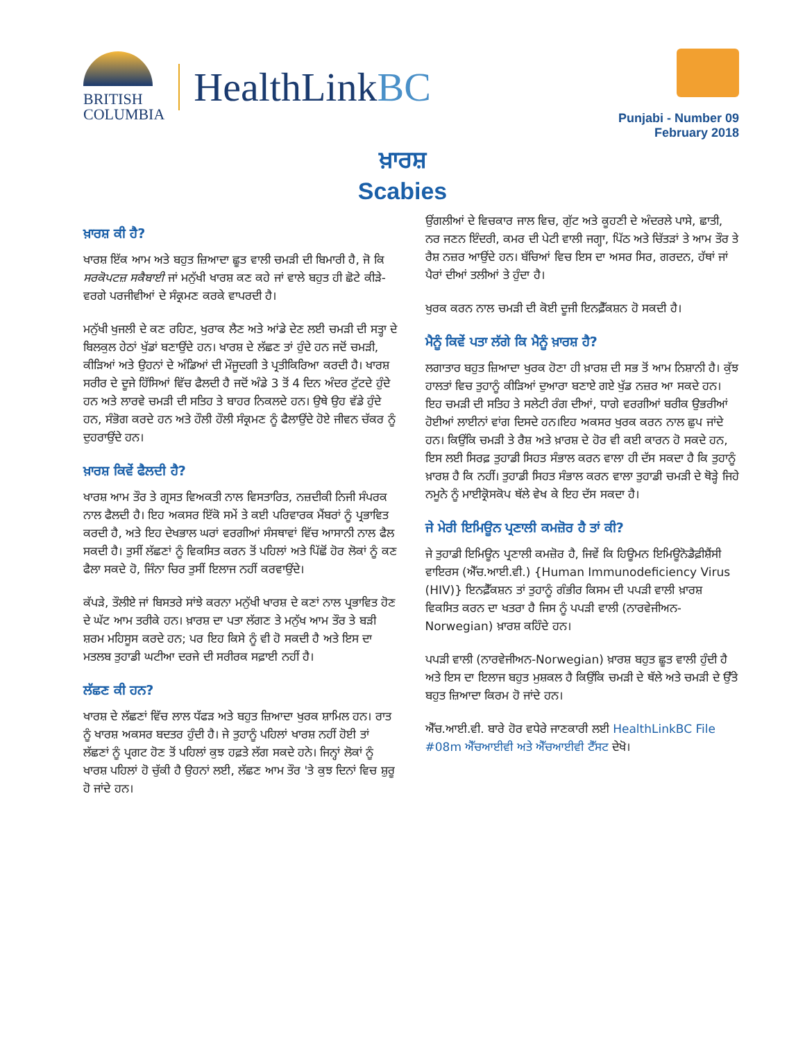BRITISH
COLUMBIA
HealthLinkBC
Punjabi - Number 09
February 2018
ਖ਼ਾਰਸ਼
Scabies
ਖ਼ਾਰਸ਼ ਕੀ ਹੈ?
ਖਾਰਸ਼ ਇੱਕ ਆਮ ਅਤੇ ਬਹੁਤ ਜ਼ਿਆਦਾ ਛੂਤ ਵਾਲੀ ਚਮੜੀ ਦੀ ਬਿਮਾਰੀ ਹੈ, ਜੋ ਕਿ ਸਰਕੋਪਟਜ਼ ਸਕੈਬਾਈ ਜਾਂ ਮਨੁੱਖੀ ਖਾਰਸ਼ ਕਣ ਕਹੇ ਜਾਂ ਵਾਲੇ ਬਹੁਤ ਹੀ ਛੋਟੇ ਕੀੜੇ-ਵਰਗੇ ਪਰਜੀਵੀਆਂ ਦੇ ਸੰਕ੍ਰਮਣ ਕਰਕੇ ਵਾਪਰਦੀ ਹੈ।
ਮਨੁੱਖੀ ਖੁਜਲੀ ਦੇ ਕਣ ਰਹਿਣ, ਖੁਰਾਕ ਲੈਣ ਅਤੇ ਆਂਡੇ ਦੇਣ ਲਈ ਚਮੜੀ ਦੀ ਸਤ੍ਹਾ ਦੇ ਬਿਲਕੁਲ ਹੇਠਾਂ ਖੁੱਡਾਂ ਬਣਾਉਂਦੇ ਹਨ। ਖਾਰਸ਼ ਦੇ ਲੱਛਣ ਤਾਂ ਹੁੰਦੇ ਹਨ ਜਦੋਂ ਚਮੜੀ, ਕੀੜਿਆਂ ਅਤੇ ਉਹਨਾਂ ਦੇ ਅੰਡਿਆਂ ਦੀ ਮੌਜੂਦਗੀ ਤੇ ਪ੍ਰਤੀਕਿਰਿਆ ਕਰਦੀ ਹੈ। ਖਾਰਸ਼ ਸਰੀਰ ਦੇ ਦੂਜੇ ਹਿੱਸਿਆਂ ਵਿੱਚ ਫੈਲਦੀ ਹੈ ਜਦੋਂ ਅੰਡੇ 3 ਤੋਂ 4 ਦਿਨ ਅੰਦਰ ਟੁੱਟਦੇ ਹੁੰਦੇ ਹਨ ਅਤੇ ਲਾਰਵੇ ਚਮੜੀ ਦੀ ਸਤਿਹ ਤੇ ਬਾਹਰ ਨਿਕਲਦੇ ਹਨ। ਉਥੇ ਉਹ ਵੱਡੇ ਹੁੰਦੇ ਹਨ, ਸੰਭੋਗ ਕਰਦੇ ਹਨ ਅਤੇ ਹੌਲੀ ਹੌਲੀ ਸੰਕ੍ਰਮਣ ਨੂੰ ਫੈਲਾਉਂਦੇ ਹੋਏ ਜੀਵਨ ਚੱਕਰ ਨੂੰ ਦੁਹਰਾਉਂਦੇ ਹਨ।
ਖ਼ਾਰਸ਼ ਕਿਵੇਂ ਫੈਲਦੀ ਹੈ?
ਖਾਰਸ਼ ਆਮ ਤੌਰ ਤੇ ਗ੍ਰਸਤ ਵਿਅਕਤੀ ਨਾਲ ਵਿਸਤਾਰਿਤ, ਨਜ਼ਦੀਕੀ ਨਿਜੀ ਸੰਪਰਕ ਨਾਲ ਫੈਲਦੀ ਹੈ। ਇਹ ਅਕਸਰ ਇੱਕੋ ਸਮੇਂ ਤੇ ਕਈ ਪਰਿਵਾਰਕ ਮੈਂਬਰਾਂ ਨੂੰ ਪ੍ਰਭਾਵਿਤ ਕਰਦੀ ਹੈ, ਅਤੇ ਇਹ ਦੇਖਭਾਲ ਘਰਾਂ ਵਰਗੀਆਂ ਸੰਸਥਾਵਾਂ ਵਿੱਚ ਆਸਾਨੀ ਨਾਲ ਫੈਲ ਸਕਦੀ ਹੈ। ਤੁਸੀਂ ਲੱਛਣਾਂ ਨੂੰ ਵਿਕਸਿਤ ਕਰਨ ਤੋਂ ਪਹਿਲਾਂ ਅਤੇ ਪਿੱਛੋਂ ਹੋਰ ਲੋਕਾਂ ਨੂੰ ਕਣ ਫੈਲਾ ਸਕਦੇ ਹੋ, ਜਿੰਨਾ ਚਿਰ ਤੁਸੀਂ ਇਲਾਜ ਨਹੀਂ ਕਰਵਾਉਂਦੇ।
ਕੱਪੜੇ, ਤੌਲੀਏ ਜਾਂ ਬਿਸਤਰੇ ਸਾਂਝੇ ਕਰਨਾ ਮਨੁੱਖੀ ਖਾਰਸ਼ ਦੇ ਕਣਾਂ ਨਾਲ ਪ੍ਰਭਾਵਿਤ ਹੋਣ ਦੇ ਘੱਟ ਆਮ ਤਰੀਕੇ ਹਨ। ਖ਼ਾਰਸ਼ ਦਾ ਪਤਾ ਲੱਗਣ ਤੇ ਮਨੁੱਖ ਆਮ ਤੌਰ ਤੇ ਬੜੀ ਸ਼ਰਮ ਮਹਿਸੂਸ ਕਰਦੇ ਹਨ; ਪਰ ਇਹ ਕਿਸੇ ਨੂੰ ਵੀ ਹੋ ਸਕਦੀ ਹੈ ਅਤੇ ਇਸ ਦਾ ਮਤਲਬ ਤੁਹਾਡੀ ਘਟੀਆ ਦਰਜੇ ਦੀ ਸਰੀਰਕ ਸਫ਼ਾਈ ਨਹੀਂ ਹੈ।
ਲੱਛਣ ਕੀ ਹਨ?
ਖਾਰਸ਼ ਦੇ ਲੱਛਣਾਂ ਵਿੱਚ ਲਾਲ ਧੱਫੜ ਅਤੇ ਬਹੁਤ ਜ਼ਿਆਦਾ ਖੁਰਕ ਸ਼ਾਮਿਲ ਹਨ। ਰਾਤ ਨੂੰ ਖਾਰਸ਼ ਅਕਸਰ ਬਦਤਰ ਹੁੰਦੀ ਹੈ। ਜੇ ਤੁਹਾਨੂੰ ਪਹਿਲਾਂ ਖਾਰਸ਼ ਨਹੀਂ ਹੋਈ ਤਾਂ ਲੱਛਣਾਂ ਨੂੰ ਪ੍ਰਗਟ ਹੋਣ ਤੋਂ ਪਹਿਲਾਂ ਕੁਝ ਹਫ਼ਤੇ ਲੱਗ ਸਕਦੇ ਹਨੇ। ਜਿਨ੍ਹਾਂ ਲੋਕਾਂ ਨੂੰ ਖਾਰਸ਼ ਪਹਿਲਾਂ ਹੋ ਚੁੱਕੀ ਹੈ ਉਹਨਾਂ ਲਈ, ਲੱਛਣ ਆਮ ਤੌਰ 'ਤੇ ਕੁਝ ਦਿਨਾਂ ਵਿਚ ਸ਼ੁਰੂ ਹੋ ਜਾਂਦੇ ਹਨ।
ਉਂਗਲੀਆਂ ਦੇ ਵਿਚਕਾਰ ਜਾਲ ਵਿਚ, ਗੁੱਟ ਅਤੇ ਕੂਹਣੀ ਦੇ ਅੰਦਰਲੇ ਪਾਸੇ, ਛਾਤੀ, ਨਰ ਜਣਨ ਇੰਦਰੀ, ਕਮਰ ਦੀ ਪੇਟੀ ਵਾਲੀ ਜਗ੍ਹਾ, ਪਿੱਠ ਅਤੇ ਚਿੱਤੜਾਂ ਤੇ ਆਮ ਤੌਰ ਤੇ ਰੈਸ਼ ਨਜ਼ਰ ਆਉਂਦੇ ਹਨ। ਬੱਚਿਆਂ ਵਿਚ ਇਸ ਦਾ ਅਸਰ ਸਿਰ, ਗਰਦਨ, ਹੱਥਾਂ ਜਾਂ ਪੈਰਾਂ ਦੀਆਂ ਤਲੀਆਂ ਤੇ ਹੁੰਦਾ ਹੈ।
ਖੁਰਕ ਕਰਨ ਨਾਲ ਚਮੜੀ ਦੀ ਕੋਈ ਦੂਜੀ ਇਨਫ਼ੈੱਕਸ਼ਨ ਹੋ ਸਕਦੀ ਹੈ।
ਮੈਨੂੰ ਕਿਵੇਂ ਪਤਾ ਲੱਗੇ ਕਿ ਮੈਨੂੰ ਖ਼ਾਰਸ਼ ਹੈ?
ਲਗਾਤਾਰ ਬਹੁਤ ਜ਼ਿਆਦਾ ਖੁਰਕ ਹੋਣਾ ਹੀ ਖ਼ਾਰਸ਼ ਦੀ ਸਭ ਤੋਂ ਆਮ ਨਿਸ਼ਾਨੀ ਹੈ। ਕੁੱਝ ਹਾਲਤਾਂ ਵਿਚ ਤੁਹਾਨੂੰ ਕੀੜਿਆਂ ਦੁਆਰਾ ਬਣਾਏ ਗਏ ਖੁੱਡ ਨਜ਼ਰ ਆ ਸਕਦੇ ਹਨ। ਇਹ ਚਮੜੀ ਦੀ ਸਤਿਹ ਤੇ ਸਲੇਟੀ ਰੰਗ ਦੀਆਂ, ਧਾਗੇ ਵਰਗੀਆਂ ਬਰੀਕ ਉਭਰੀਆਂ ਹੋਈਆਂ ਲਾਈਨਾਂ ਵਾਂਗ ਦਿਸਦੇ ਹਨ।ਇਹ ਅਕਸਰ ਖੁਰਕ ਕਰਨ ਨਾਲ ਛੁਪ ਜਾਂਦੇ ਹਨ। ਕਿਉਂਕਿ ਚਮੜੀ ਤੇ ਰੈਸ਼ ਅਤੇ ਖ਼ਾਰਸ਼ ਦੇ ਹੋਰ ਵੀ ਕਈ ਕਾਰਨ ਹੋ ਸਕਦੇ ਹਨ, ਇਸ ਲਈ ਸਿਰਫ਼ ਤੁਹਾਡੀ ਸਿਹਤ ਸੰਭਾਲ ਕਰਨ ਵਾਲਾ ਹੀ ਦੱਸ ਸਕਦਾ ਹੈ ਕਿ ਤੁਹਾਨੂੰ ਖ਼ਾਰਸ਼ ਹੈ ਕਿ ਨਹੀਂ। ਤੁਹਾਡੀ ਸਿਹਤ ਸੰਭਾਲ ਕਰਨ ਵਾਲਾ ਤੁਹਾਡੀ ਚਮੜੀ ਦੇ ਥੋੜ੍ਹੇ ਜਿਹੇ ਨਮੂਨੇ ਨੂੰ ਮਾਈਕ੍ਰੋਸਕੋਪ ਥੱਲੇ ਵੇਖ ਕੇ ਇਹ ਦੱਸ ਸਕਦਾ ਹੈ।
ਜੇ ਮੇਰੀ ਇਮਿਊਨ ਪ੍ਰਣਾਲੀ ਕਮਜ਼ੋਰ ਹੈ ਤਾਂ ਕੀ?
ਜੇ ਤੁਹਾਡੀ ਇਮਿਊਨ ਪ੍ਰਣਾਲੀ ਕਮਜ਼ੋਰ ਹੈ, ਜਿਵੇਂ ਕਿ ਹਿਊਮਨ ਇਮਿਊਨੋਡੈਫ਼ੀਸ਼ੈਂਸੀ ਵਾਇਰਸ (ਐੱਚ.ਆਈ.ਵੀ.) {Human Immunodeficiency Virus (HIV)} ਇਨਫ਼ੈੱਕਸ਼ਨ ਤਾਂ ਤੁਹਾਨੂੰ ਗੰਭੀਰ ਕਿਸਮ ਦੀ ਪਪੜੀ ਵਾਲੀ ਖ਼ਾਰਸ਼ ਵਿਕਸਿਤ ਕਰਨ ਦਾ ਖਤਰਾ ਹੈ ਜਿਸ ਨੂੰ ਪਪੜੀ ਵਾਲੀ (ਨਾਰਵੇਜੀਅਨ-Norwegian) ਖ਼ਾਰਸ਼ ਕਹਿੰਦੇ ਹਨ।
ਪਪੜੀ ਵਾਲੀ (ਨਾਰਵੇਜੀਅਨ-Norwegian) ਖ਼ਾਰਸ਼ ਬਹੁਤ ਛੂਤ ਵਾਲੀ ਹੁੰਦੀ ਹੈ ਅਤੇ ਇਸ ਦਾ ਇਲਾਜ ਬਹੁਤ ਮੁਸ਼ਕਲ ਹੈ ਕਿਉਂਕਿ ਚਮੜੀ ਦੇ ਥੱਲੇ ਅਤੇ ਚਮੜੀ ਦੇ ਉੱਤੇ ਬਹੁਤ ਜ਼ਿਆਦਾ ਕਿਰਮ ਹੋ ਜਾਂਦੇ ਹਨ।
ਐੱਚ.ਆਈ.ਵੀ. ਬਾਰੇ ਹੋਰ ਵਧੇਰੇ ਜਾਣਕਾਰੀ ਲਈ HealthLinkBC File #08m ਐੱਚਆਈਵੀ ਅਤੇ ਐੱਚਆਈਵੀ ਟੈੱਸਟ ਦੇਖੋ।